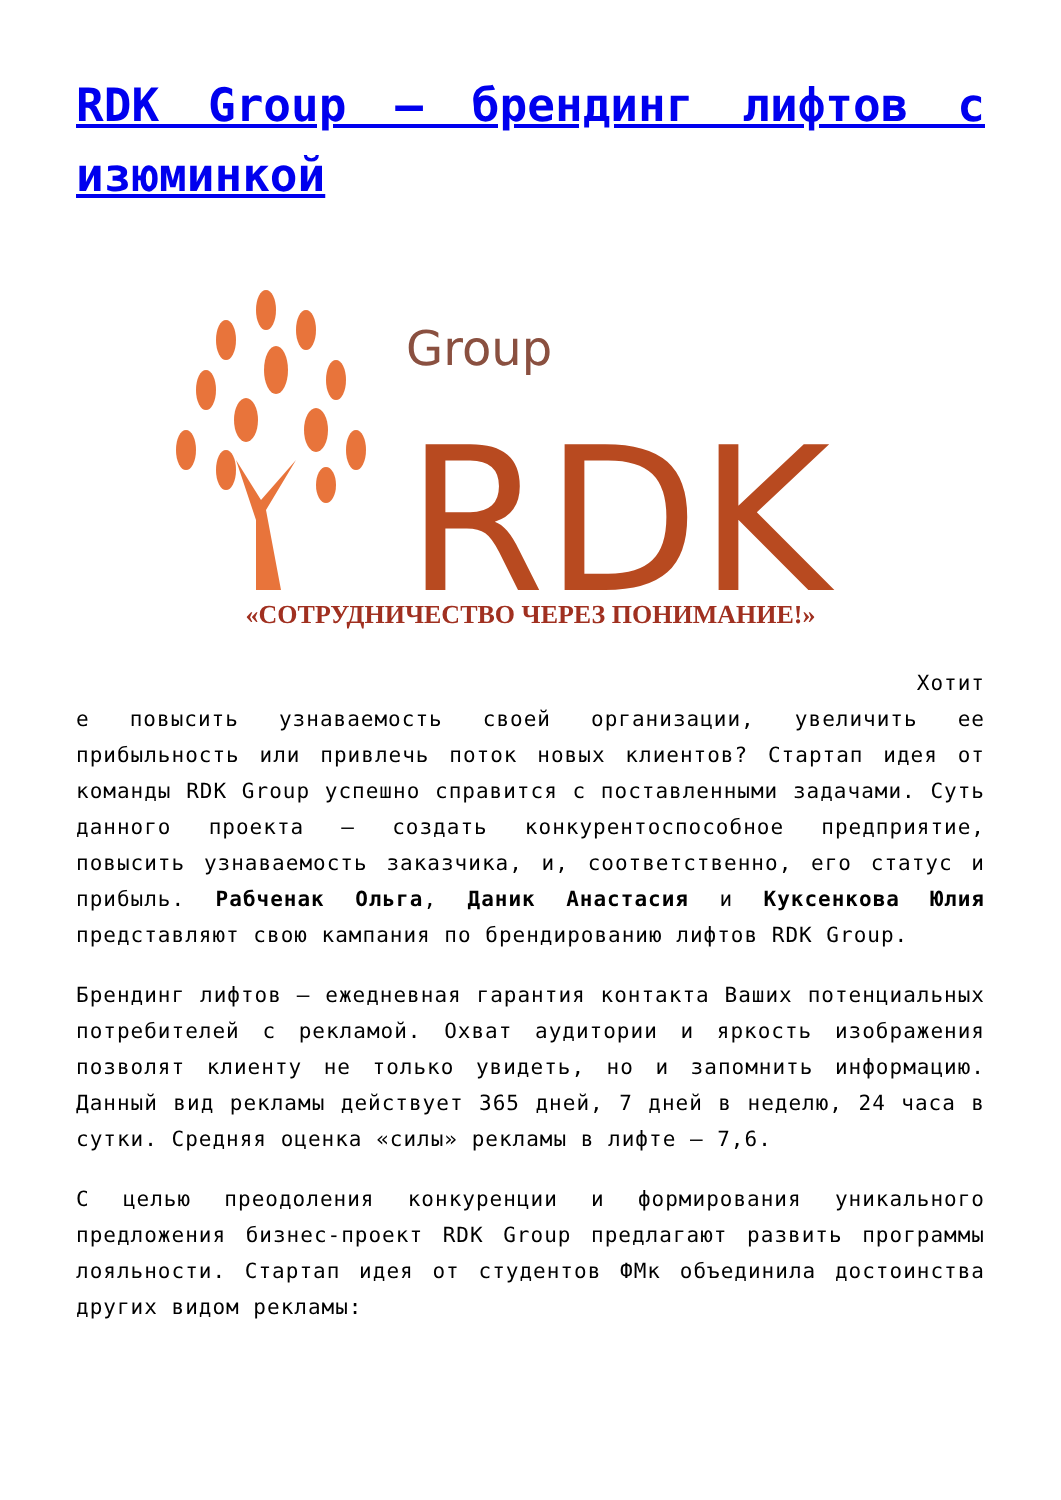RDK Group — брендинг лифтов с изюминкой
Group
RDK
«СОТРУДНИЧЕСТВО ЧЕРЕЗ ПОНИМАНИЕ!»
Хотит
е повысить узнаваемость своей организации, увеличить ее прибыльность или привлечь поток новых клиентов? Стартап идея от команды RDK Group успешно справится с поставленными задачами. Суть данного проекта — создать конкурентоспособное предприятие, повысить узнаваемость заказчика, и, соответственно, его статус и прибыль. Рабченак Ольга, Даник Анастасия и Куксенкова Юлия представляют свою кампания по брендированию лифтов RDK Group.
Брендинг лифтов — ежедневная гарантия контакта Ваших потенциальных потребителей с рекламой. Охват аудитории и яркость изображения позволят клиенту не только увидеть, но и запомнить информацию. Данный вид рекламы действует 365 дней, 7 дней в неделю, 24 часа в сутки. Средняя оценка «силы» рекламы в лифте — 7,6.
С целью преодоления конкуренции и формирования уникального предложения бизнес-проект RDK Group предлагают развить программы лояльности. Стартап идея от студентов ФМк объединила достоинства других видом рекламы: